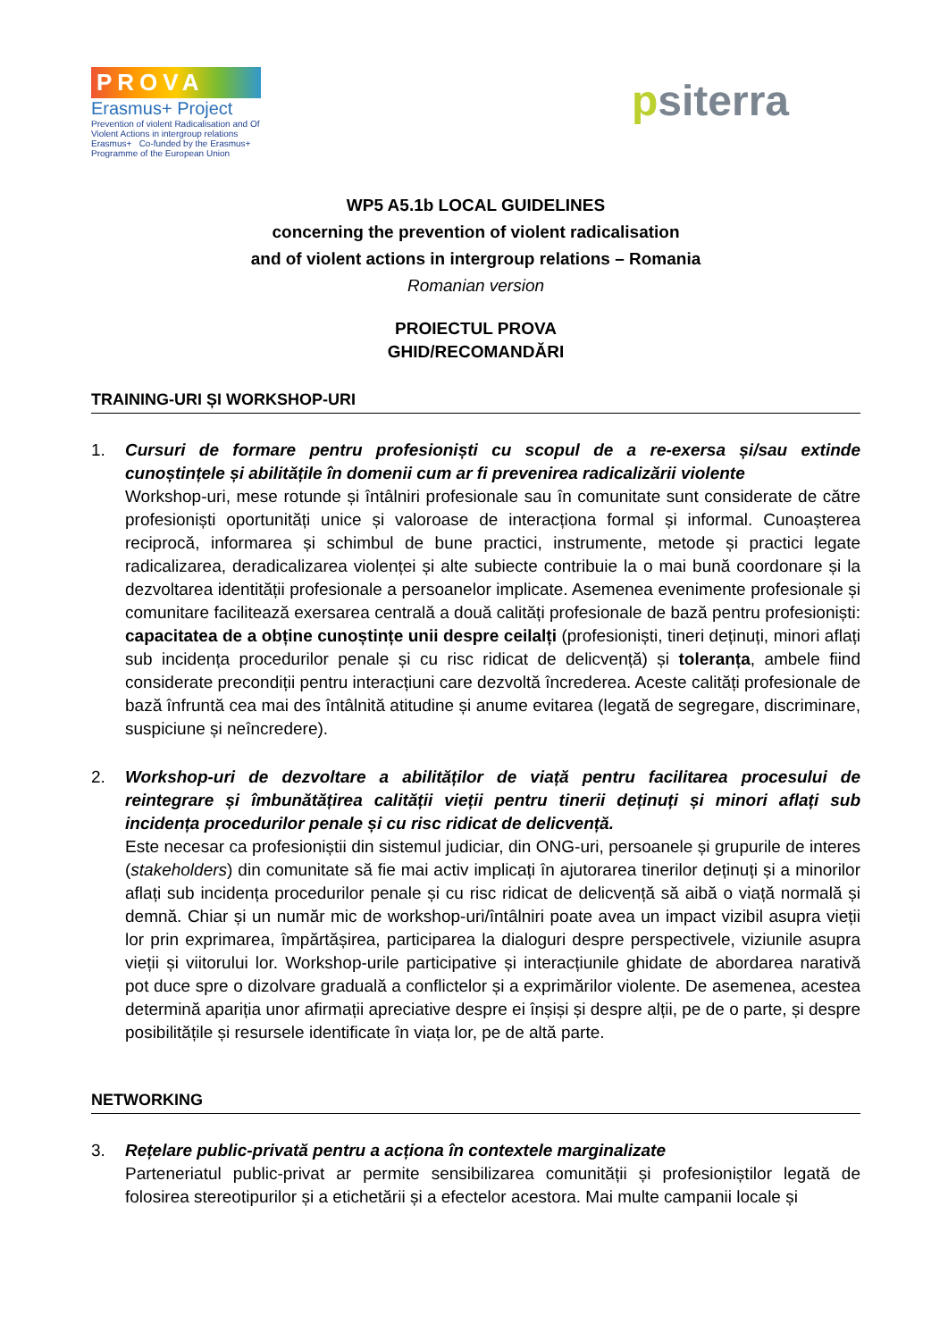PROVA
Erasmus+ Project
Prevention of violent Radicalisation and Of Violent Actions in intergroup relations
Erasmus+ Co-funded by the Erasmus+ Programme of the European Union
psiterra
WP5 A5.1b LOCAL GUIDELINES
concerning the prevention of violent radicalisation
and of violent actions in intergroup relations – Romania
Romanian version
PROIECTUL PROVA
GHID/RECOMANDĂRI
TRAINING-URI ȘI WORKSHOP-URI
1. Cursuri de formare pentru profesioniști cu scopul de a re-exersa și/sau extinde cunoștințele și abilitățile în domenii cum ar fi prevenirea radicalizării violente
Workshop-uri, mese rotunde și întâlniri profesionale sau în comunitate sunt considerate de către profesioniști oportunități unice și valoroase de interacționa formal și informal. Cunoașterea reciprocă, informarea și schimbul de bune practici, instrumente, metode și practici legate radicalizarea, deradicalizarea violenței și alte subiecte contribuie la o mai bună coordonare și la dezvoltarea identității profesionale a persoanelor implicate. Asemenea evenimente profesionale și comunitare facilitează exersarea centrală a două calități profesionale de bază pentru profesioniști: capacitatea de a obține cunoștințe unii despre ceilalți (profesioniști, tineri deținuți, minori aflați sub incidența procedurilor penale și cu risc ridicat de delicvență) și toleranța, ambele fiind considerate precondiții pentru interacțiuni care dezvoltă încrederea. Aceste calități profesionale de bază înfruntă cea mai des întâlnită atitudine și anume evitarea (legată de segregare, discriminare, suspiciune și neîncredere).
2. Workshop-uri de dezvoltare a abilităților de viață pentru facilitarea procesului de reintegrare și îmbunătățirea calității vieții pentru tinerii deținuți și minori aflați sub incidența procedurilor penale și cu risc ridicat de delicvență.
Este necesar ca profesioniștii din sistemul judiciar, din ONG-uri, persoanele și grupurile de interes (stakeholders) din comunitate să fie mai activ implicați în ajutorarea tinerilor deținuți și a minorilor aflați sub incidența procedurilor penale și cu risc ridicat de delicvență să aibă o viață normală și demnă. Chiar și un număr mic de workshop-uri/întâlniri poate avea un impact vizibil asupra vieții lor prin exprimarea, împărtășirea, participarea la dialoguri despre perspectivele, viziunile asupra vieții și viitorului lor. Workshop-urile participative și interacțiunile ghidate de abordarea narativă pot duce spre o dizolvare graduală a conflictelor și a exprimărilor violente. De asemenea, acestea determină apariția unor afirmații apreciative despre ei înșiși și despre alții, pe de o parte, și despre posibilitățile și resursele identificate în viața lor, pe de altă parte.
NETWORKING
3. Rețelare public-privată pentru a acționa în contextele marginalizate
Parteneriatul public-privat ar permite sensibilizarea comunității și profesioniștilor legată de folosirea stereotipurilor și a etichetării și a efectelor acestora. Mai multe campanii locale și